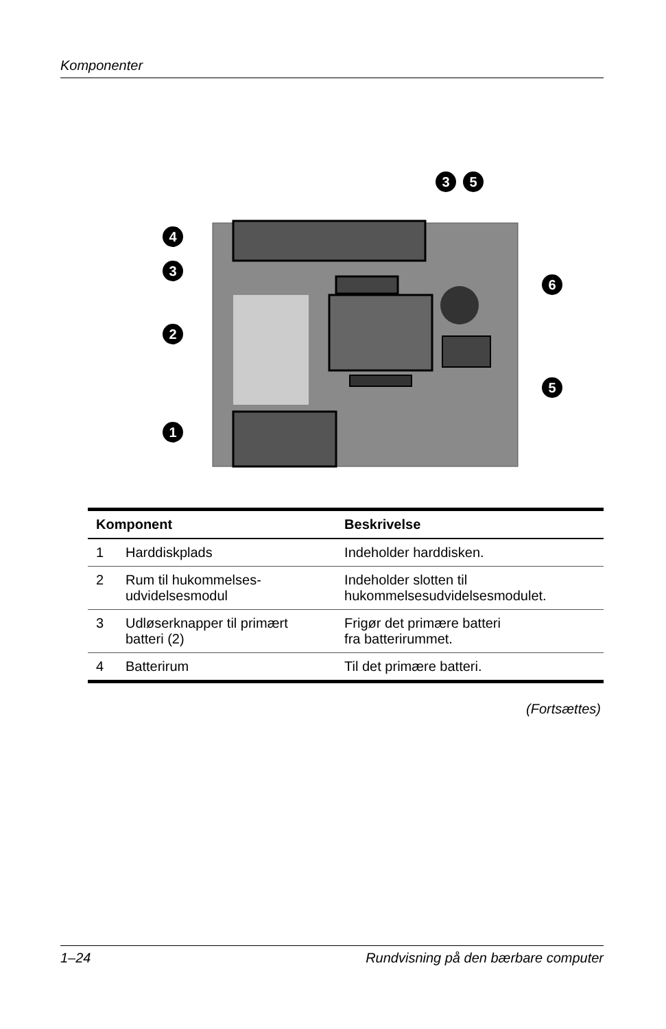Komponenter
4
3
2
1
3
5
6
5
| Komponent | | Beskrivelse |
| --- | --- | --- |
| 1 | Harddiskplads | Indeholder harddisken. |
| 2 | Rum til hukommelses- udvidelsesmodul | Indeholder slotten til hukommelsesudvidelsesmodulet. |
| 3 | Udløserknapper til primært batteri (2) | Frigør det primære batteri fra batterirummet. |
| 4 | Batterirum | Til det primære batteri. |
(Fortsættes)
1–24 Rundvisning på den bærbare computer